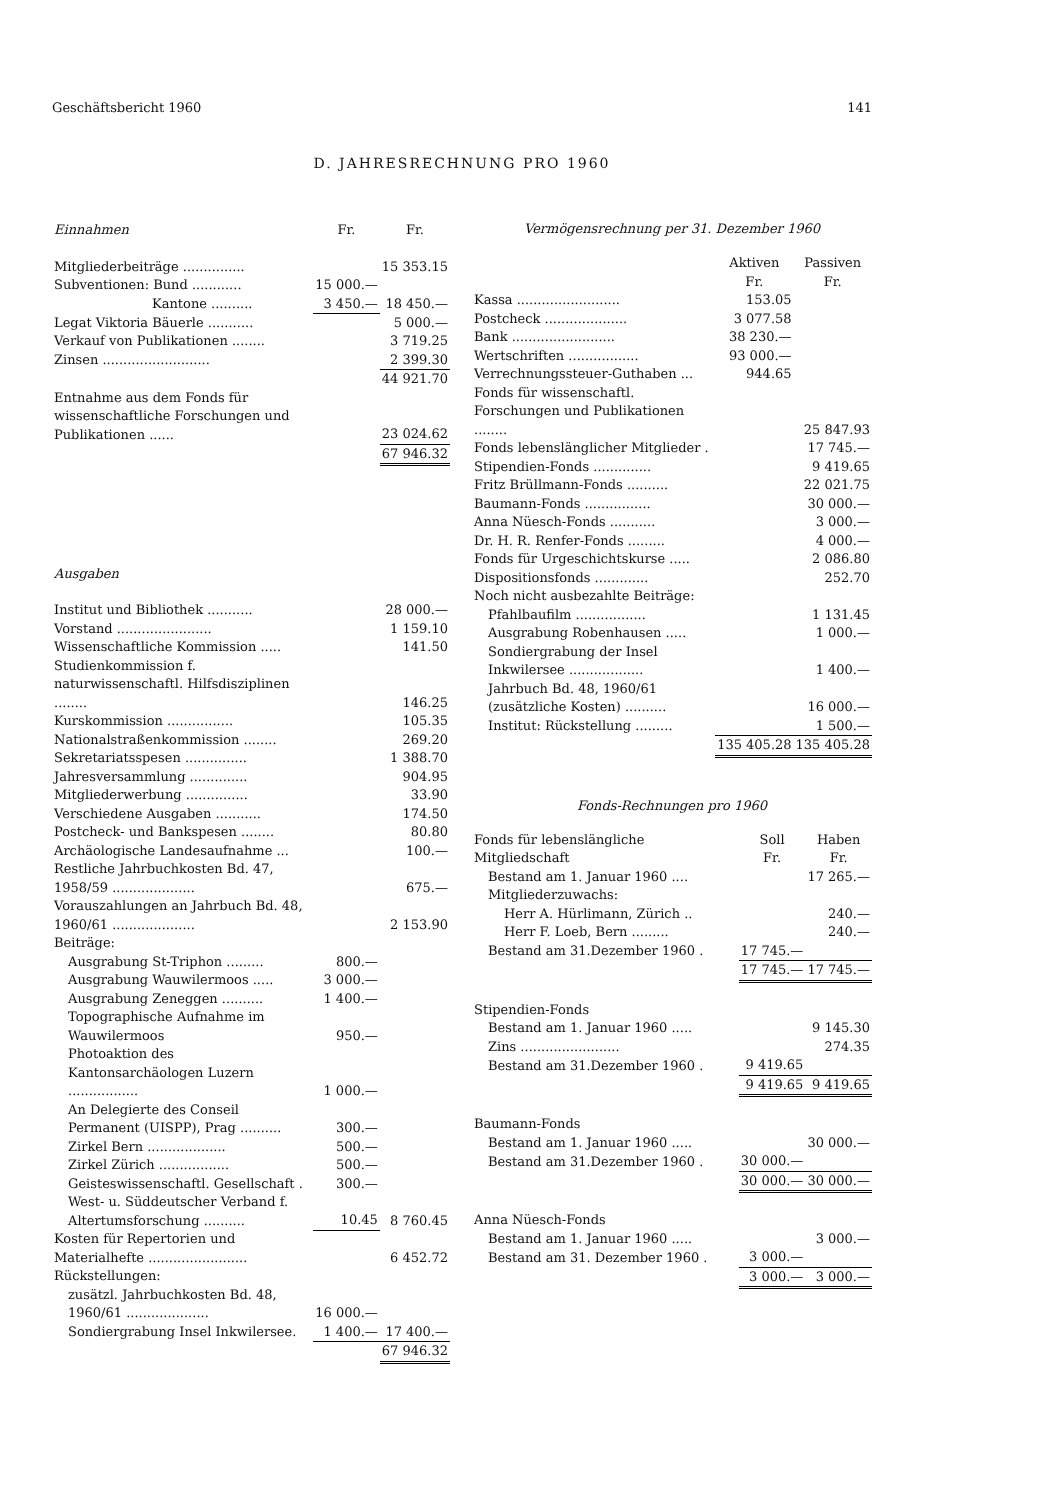Geschäftsbericht 1960 141
D. JAHRESRECHNUNG PRO 1960
| Einnahmen | Fr. | Fr. |
| --- | --- | --- |
| Mitgliederbeiträge ............... | | 15 353.15 |
| Subventionen: Bund ............ | 15 000.— | |
| Kantone .......... | 3 450.— | 18 450.— |
| Legat Viktoria Bäuerle ........... | | 5 000.— |
| Verkauf von Publikationen ........ | | 3 719.25 |
| Zinsen .......................... | | 2 399.30 |
| | | 44 921.70 |
| Entnahme aus dem Fonds für wissenschaftliche Forschungen und Publikationen ...... | | 23 024.62 |
| | | 67 946.32 |
| Ausgaben | | |
| Institut und Bibliothek ........... | | 28 000.— |
| Vorstand ....................... | | 1 159.10 |
| Wissenschaftliche Kommission ..... | | 141.50 |
| Studienkommission f. naturwissenschaftl. Hilfsdisziplinen ........ | | 146.25 |
| Kurskommission ................ | | 105.35 |
| Nationalstraßenkommission ........ | | 269.20 |
| Sekretariatsspesen ............... | | 1 388.70 |
| Jahresversammlung .............. | | 904.95 |
| Mitgliederwerbung ............... | | 33.90 |
| Verschiedene Ausgaben ........... | | 174.50 |
| Postcheck- und Bankspesen ........ | | 80.80 |
| Archäologische Landesaufnahme ... | | 100.— |
| Restliche Jahrbuchkosten Bd. 47, 1958/59 .................... | | 675.— |
| Vorauszahlungen an Jahrbuch Bd. 48, 1960/61 .................... | | 2 153.90 |
| Beiträge: | | |
| Ausgrabung St-Triphon ......... | 800.— | |
| Ausgrabung Wauwilermoos ..... | 3 000.— | |
| Ausgrabung Zeneggen .......... | 1 400.— | |
| Topographische Aufnahme im Wauwilermoos | 950.— | |
| Photoaktion des Kantonsarchäologen Luzern ................. | 1 000.— | |
| An Delegierte des Conseil Permanent (UISPP), Prag .......... | 300.— | |
| Zirkel Bern ................... | 500.— | |
| Zirkel Zürich ................. | 500.— | |
| Geisteswissenschaftl. Gesellschaft . | 300.— | |
| West- u. Süddeutscher Verband f. Altertumsforschung .......... | 10.45 | 8 760.45 |
| Kosten für Repertorien und Materialhefte ........................ | | 6 452.72 |
| Rückstellungen: | | |
| zusätzl. Jahrbuchkosten Bd. 48, 1960/61 .................... | 16 000.— | |
| Sondiergrabung Insel Inkwilersee. | 1 400.— | 17 400.— |
| | | 67 946.32 |
Vermögensrechnung per 31. Dezember 1960
| | Aktiven Fr. | Passiven Fr. |
| Kassa ......................... | 153.05 | |
| Postcheck .................... | 3 077.58 | |
| Bank ......................... | 38 230.— | |
| Wertschriften ................. | 93 000.— | |
| Verrechnungssteuer-Guthaben ... | 944.65 | |
| Fonds für wissenschaftl. Forschungen und Publikationen ........ | | 25 847.93 |
| Fonds lebenslänglicher Mitglieder . | | 17 745.— |
| Stipendien-Fonds .............. | | 9 419.65 |
| Fritz Brüllmann-Fonds .......... | | 22 021.75 |
| Baumann-Fonds ................ | | 30 000.— |
| Anna Nüesch-Fonds ........... | | 3 000.— |
| Dr. H. R. Renfer-Fonds ......... | | 4 000.— |
| Fonds für Urgeschichtskurse ..... | | 2 086.80 |
| Dispositionsfonds ............. | | 252.70 |
| Noch nicht ausbezahlte Beiträge: | | |
| Pfahlbaufilm ................. | | 1 131.45 |
| Ausgrabung Robenhausen ..... | | 1 000.— |
| Sondiergrabung der Insel Inkwilersee .................. | | 1 400.— |
| Jahrbuch Bd. 48, 1960/61 (zusätzliche Kosten) .......... | | 16 000.— |
| Institut: Rückstellung ......... | | 1 500.— |
| | 135 405.28 | 135 405.28 |
Fonds-Rechnungen pro 1960
| Fonds für lebenslängliche Mitgliedschaft | Soll Fr. | Haben Fr. |
| Bestand am 1. Januar 1960 .... | | 17 265.— |
| Mitgliederzuwachs: | | |
| Herr A. Hürlimann, Zürich .. | | 240.— |
| Herr F. Loeb, Bern ......... | | 240.— |
| Bestand am 31.Dezember 1960 . | 17 745.— | |
| | 17 745.— | 17 745.— |
| Stipendien-Fonds | | |
| Bestand am 1. Januar 1960 ..... | | 9 145.30 |
| Zins ........................ | | 274.35 |
| Bestand am 31.Dezember 1960 . | 9 419.65 | |
| | 9 419.65 | 9 419.65 |
| Baumann-Fonds | | |
| Bestand am 1. Januar 1960 ..... | | 30 000.— |
| Bestand am 31.Dezember 1960 . | 30 000.— | |
| | 30 000.— | 30 000.— |
| Anna Nüesch-Fonds | | |
| Bestand am 1. Januar 1960 ..... | | 3 000.— |
| Bestand am 31. Dezember 1960 . | 3 000.— | |
| | 3 000.— | 3 000.— |